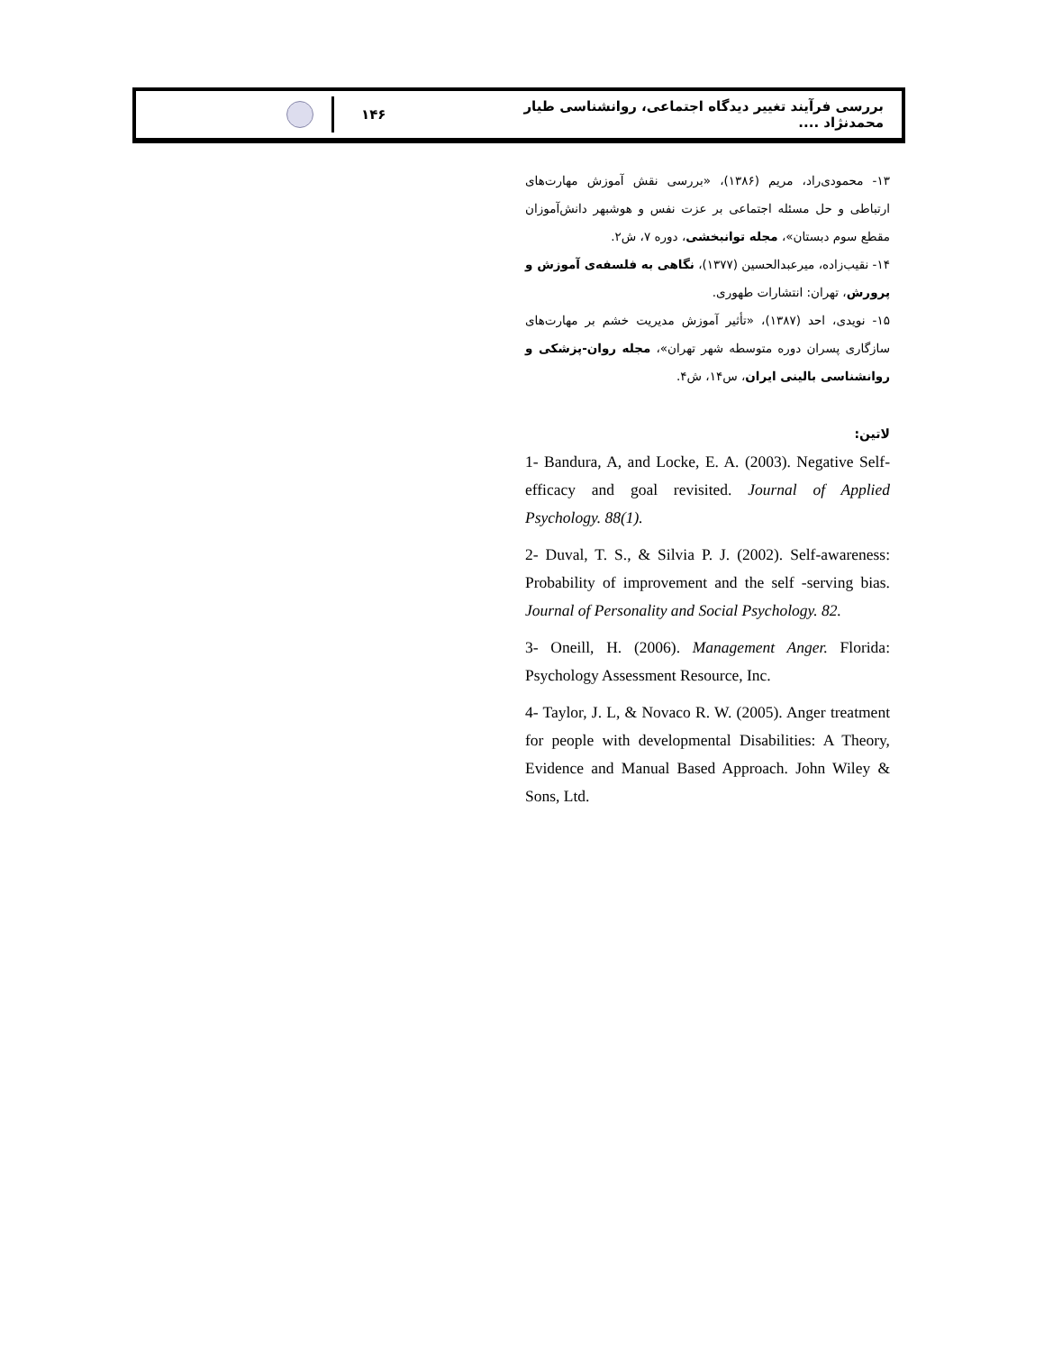بررسی فرآیند تغییر دیدگاه اجتماعی، روانشناسی طیار محمدنژاد ....
۱۴۶
۱۳- محمودی‌راد، مریم (۱۳۸۶)، «بررسی نقش آموزش مهارت‌های ارتباطی و حل مسئله اجتماعی بر عزت نفس و هوشبهر دانش‌آموزان مقطع سوم دبستان»، مجله توانبخشی، دوره ۷، ش۲.
۱۴- نقیب‌زاده، میرعبدالحسین (۱۳۷۷)، نگاهی به فلسفه‌ی آموزش و پرورش، تهران: انتشارات طهوری.
۱۵- نویدی، احد (۱۳۸۷)، «تأثیر آموزش مدیریت خشم بر مهارت‌های سازگاری پسران دوره متوسطه شهر تهران»، مجله روان-پزشکی و روانشناسی بالینی ایران، س۱۴، ش۴.
لاتین:
1- Bandura, A, and Locke, E. A. (2003). Negative Self-efficacy and goal revisited. Journal of Applied Psychology. 88(1).
2- Duval, T. S., & Silvia P. J. (2002). Self-awareness: Probability of improvement and the self -serving bias. Journal of Personality and Social Psychology. 82.
3- Oneill, H. (2006). Management Anger. Florida: Psychology Assessment Resource, Inc.
4- Taylor, J. L, & Novaco R. W. (2005). Anger treatment for people with developmental Disabilities: A Theory, Evidence and Manual Based Approach. John Wiley & Sons, Ltd.